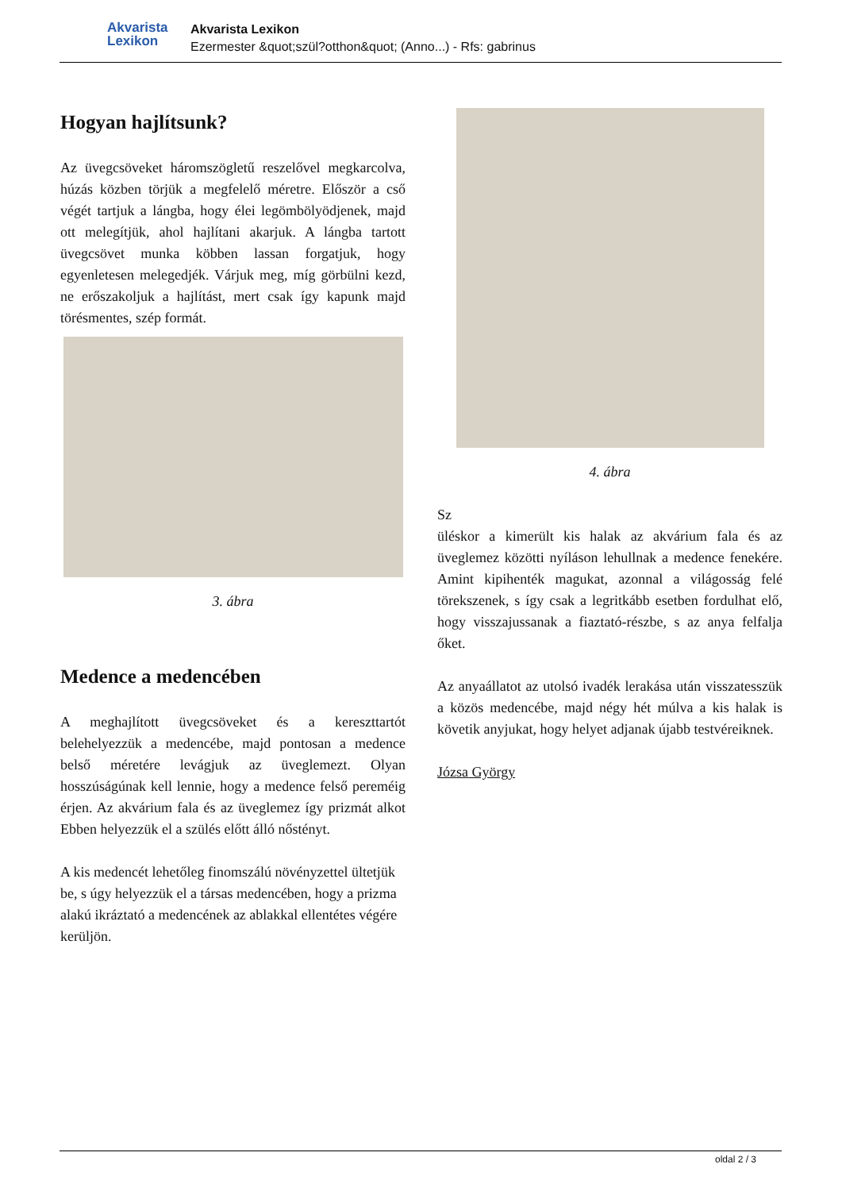Akvarista
Lexikon
Akvarista Lexikon
Ezermester &quot;szül?otthon&quot; (Anno...) - Rfs: gabrinus
Hogyan hajlítsunk?
Az üvegcsöveket háromszögletű reszelővel megkarcolva, húzás közben törjük a megfelelő méretre. Először a cső végét tartjuk a lángba, hogy élei legömbölyödjenek, majd ott melegítjük, ahol hajlítani akarjuk. A lángba tartott üvegcsövet munka köbben lassan forgatjuk, hogy egyenletesen melegedjék. Várjuk meg, míg görbülni kezd, ne erőszakoljuk a hajlítást, mert csak így kapunk majd törésmentes, szép formát.
3. ábra
Medence a medencében
A meghajlított üvegcsöveket és a kereszttartót belehelyezzük a medencébe, majd pontosan a medence belső méretére levágjuk az üveglemezt. Olyan hosszúságúnak kell lennie, hogy a medence felső pereméig érjen. Az akvárium fala és az üveglemez így prizmát alkot Ebben helyezzük el a szülés előtt álló nőstényt.
A kis medencét lehetőleg finomszálú növényzettel ültetjük be, s úgy helyezzük el a társas medencében, hogy a prizma alakú ikráztató a medencének az ablakkal ellentétes végére kerüljön.
4. ábra
Sz
üléskor a kimerült kis halak az akvárium fala és az üveglemez közötti nyíláson lehullnak a medence fenekére. Amint kipihenték magukat, azonnal a világosság felé törekszenek, s így csak a legritkább esetben fordulhat elő, hogy visszajussanak a fiaztató-részbe, s az anya felfalja őket.
Az anyaállatot az utolsó ivadék lerakása után visszatesszük a közös medencébe, majd négy hét múlva a kis halak is követik anyjukat, hogy helyet adjanak újabb testvéreiknek.
Józsa György
oldal 2 / 3